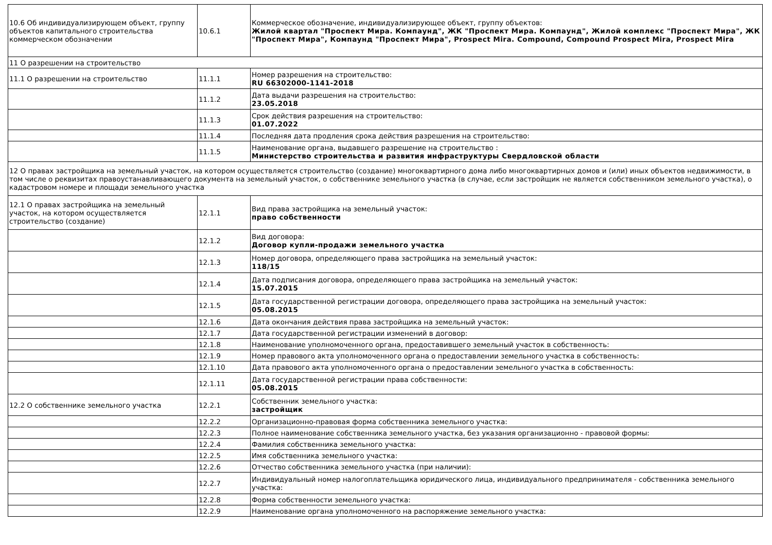| 10.6 Об индивидуализирующем объект, группу объектов капитального строительства коммерческом обозначении | 10.6.1 | Коммерческое обозначение, индивидуализирующее объект, группу объектов: Жилой квартал "Проспект Мира. Компаунд", ЖК "Проспект Мира. Компаунд", Жилой комплекс "Проспект Мира", ЖК "Проспект Мира", Компаунд "Проспект Мира", Prospect Mira. Compound, Compound Prospect Mira, Prospect Mira |
| 11 О разрешении на строительство | | |
| 11.1 О разрешении на строительство | 11.1.1 | Номер разрешения на строительство: RU 66302000-1141-2018 |
| | 11.1.2 | Дата выдачи разрешения на строительство: 23.05.2018 |
| | 11.1.3 | Срок действия разрешения на строительство: 01.07.2022 |
| | 11.1.4 | Последняя дата продления срока действия разрешения на строительство: |
| | 11.1.5 | Наименование органа, выдавшего разрешение на строительство : Министерство строительства и развития инфраструктуры Свердловской области |
| 12 О правах застройщика на земельный участок, на котором осуществляется строительство (создание) многоквартирного дома либо многоквартирных домов и (или) иных объектов недвижимости, в том числе о реквизитах правоустанавливающего документа на земельный участок, о собственнике земельного участка (в случае, если застройщик не является собственником земельного участка), о кадастровом номере и площади земельного участка | | |
| 12.1 О правах застройщика на земельный участок, на котором осуществляется строительство (создание) | 12.1.1 | Вид права застройщика на земельный участок: право собственности |
| | 12.1.2 | Вид договора: Договор купли-продажи земельного участка |
| | 12.1.3 | Номер договора, определяющего права застройщика на земельный участок: 118/15 |
| | 12.1.4 | Дата подписания договора, определяющего права застройщика на земельный участок: 15.07.2015 |
| | 12.1.5 | Дата государственной регистрации договора, определяющего права застройщика на земельный участок: 05.08.2015 |
| | 12.1.6 | Дата окончания действия права застройщика на земельный участок: |
| | 12.1.7 | Дата государственной регистрации изменений в договор: |
| | 12.1.8 | Наименование уполномоченного органа, предоставившего земельный участок в собственность: |
| | 12.1.9 | Номер правового акта уполномоченного органа о предоставлении земельного участка в собственность: |
| | 12.1.10 | Дата правового акта уполномоченного органа о предоставлении земельного участка в собственность: |
| | 12.1.11 | Дата государственной регистрации права собственности: 05.08.2015 |
| 12.2 О собственнике земельного участка | 12.2.1 | Собственник земельного участка: застройщик |
| | 12.2.2 | Организационно-правовая форма собственника земельного участка: |
| | 12.2.3 | Полное наименование собственника земельного участка, без указания организационно - правовой формы: |
| | 12.2.4 | Фамилия собственника земельного участка: |
| | 12.2.5 | Имя собственника земельного участка: |
| | 12.2.6 | Отчество собственника земельного участка (при наличии): |
| | 12.2.7 | Индивидуальный номер налогоплательщика юридического лица, индивидуального предпринимателя - собственника земельного участка: |
| | 12.2.8 | Форма собственности земельного участка: |
| | 12.2.9 | Наименование органа уполномоченного на распоряжение земельного участка: |